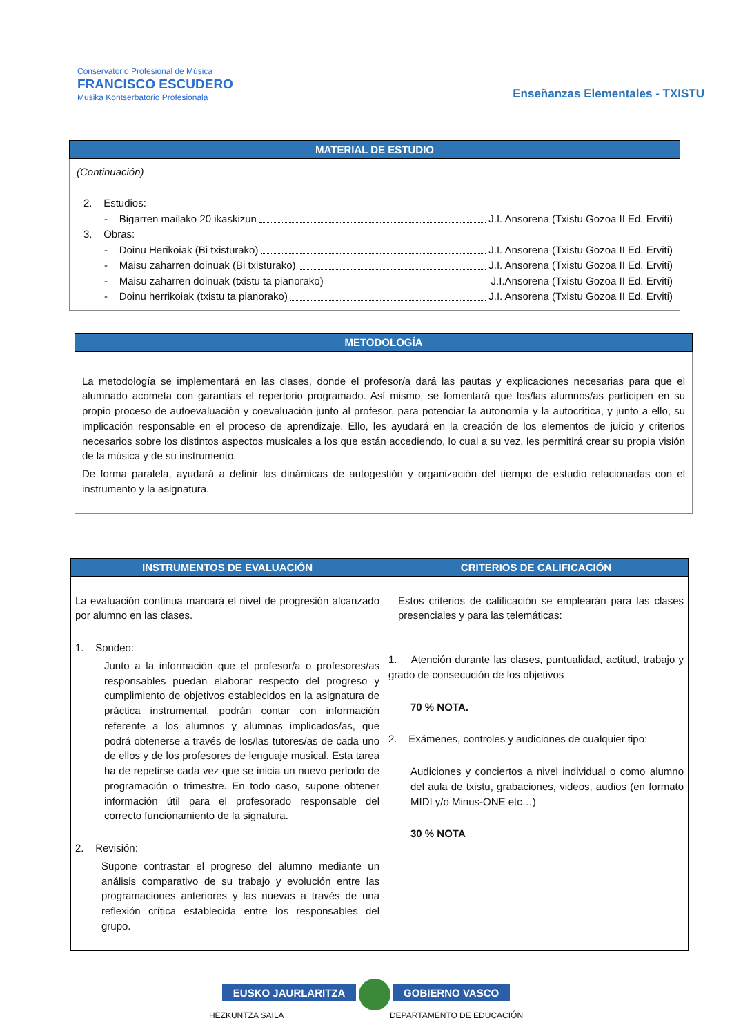Conservatorio Profesional de Música
FRANCISCO ESCUDERO
Musika Kontserbatorio Profesionala
Enseñanzas Elementales - TXISTU
| MATERIAL DE ESTUDIO |
| --- |
| (Continuación) 2. Estudios: - Bigarren mailako 20 ikaskizun J.I. Ansorena (Txistu Gozoa II Ed. Erviti) 3. Obras: - Doinu Herikoiak (Bi txisturako) J.I. Ansorena (Txistu Gozoa II Ed. Erviti) - Maisu zaharren doinuak (Bi txisturako) J.I. Ansorena (Txistu Gozoa II Ed. Erviti) - Maisu zaharren doinuak (txistu ta pianorako) J.I.Ansorena (Txistu Gozoa II Ed. Erviti) - Doinu herrikoiak (txistu ta pianorako) J.I. Ansorena (Txistu Gozoa II Ed. Erviti) |
| METODOLOGÍA |
| --- |
| La metodología se implementará en las clases, donde el profesor/a dará las pautas y explicaciones necesarias para que el alumnado acometa con garantías el repertorio programado. Así mismo, se fomentará que los/las alumnos/as participen en su propio proceso de autoevaluación y coevaluación junto al profesor, para potenciar la autonomía y la autocrítica, y junto a ello, su implicación responsable en el proceso de aprendizaje. Ello, les ayudará en la creación de los elementos de juicio y criterios necesarios sobre los distintos aspectos musicales a los que están accediendo, lo cual a su vez, les permitirá crear su propia visión de la música y de su instrumento. De forma paralela, ayudará a definir las dinámicas de autogestión y organización del tiempo de estudio relacionadas con el instrumento y la asignatura. |
| INSTRUMENTOS DE EVALUACIÓN | CRITERIOS DE CALIFICACIÓN |
| --- | --- |
| La evaluación continua marcará el nivel de progresión alcanzado por alumno en las clases. 1. Sondeo: Junto a la información que el profesor/a o profesores/as responsables puedan elaborar respecto del progreso y cumplimiento de objetivos establecidos en la asignatura de práctica instrumental, podrán contar con información referente a los alumnos y alumnas implicados/as, que podrá obtenerse a través de los/las tutores/as de cada uno de ellos y de los profesores de lenguaje musical. Esta tarea ha de repetirse cada vez que se inicia un nuevo período de programación o trimestre. En todo caso, supone obtener información útil para el profesorado responsable del correcto funcionamiento de la signatura. 2. Revisión: Supone contrastar el progreso del alumno mediante un análisis comparativo de su trabajo y evolución entre las programaciones anteriores y las nuevas a través de una reflexión crítica establecida entre los responsables del grupo. | Estos criterios de calificación se emplearán para las clases presenciales y para las telemáticas: 1. Atención durante las clases, puntualidad, actitud, trabajo y grado de consecución de los objetivos 70 % NOTA. 2. Exámenes, controles y audiciones de cualquier tipo: Audiciones y conciertos a nivel individual o como alumno del aula de txistu, grabaciones, videos, audios (en formato MIDI y/o Minus-ONE etc…) 30 % NOTA |
EUSKO JAURLARITZA GOBIERNO VASCO
HEZKUNTZA SAILA DEPARTAMENTO DE EDUCACIÓN